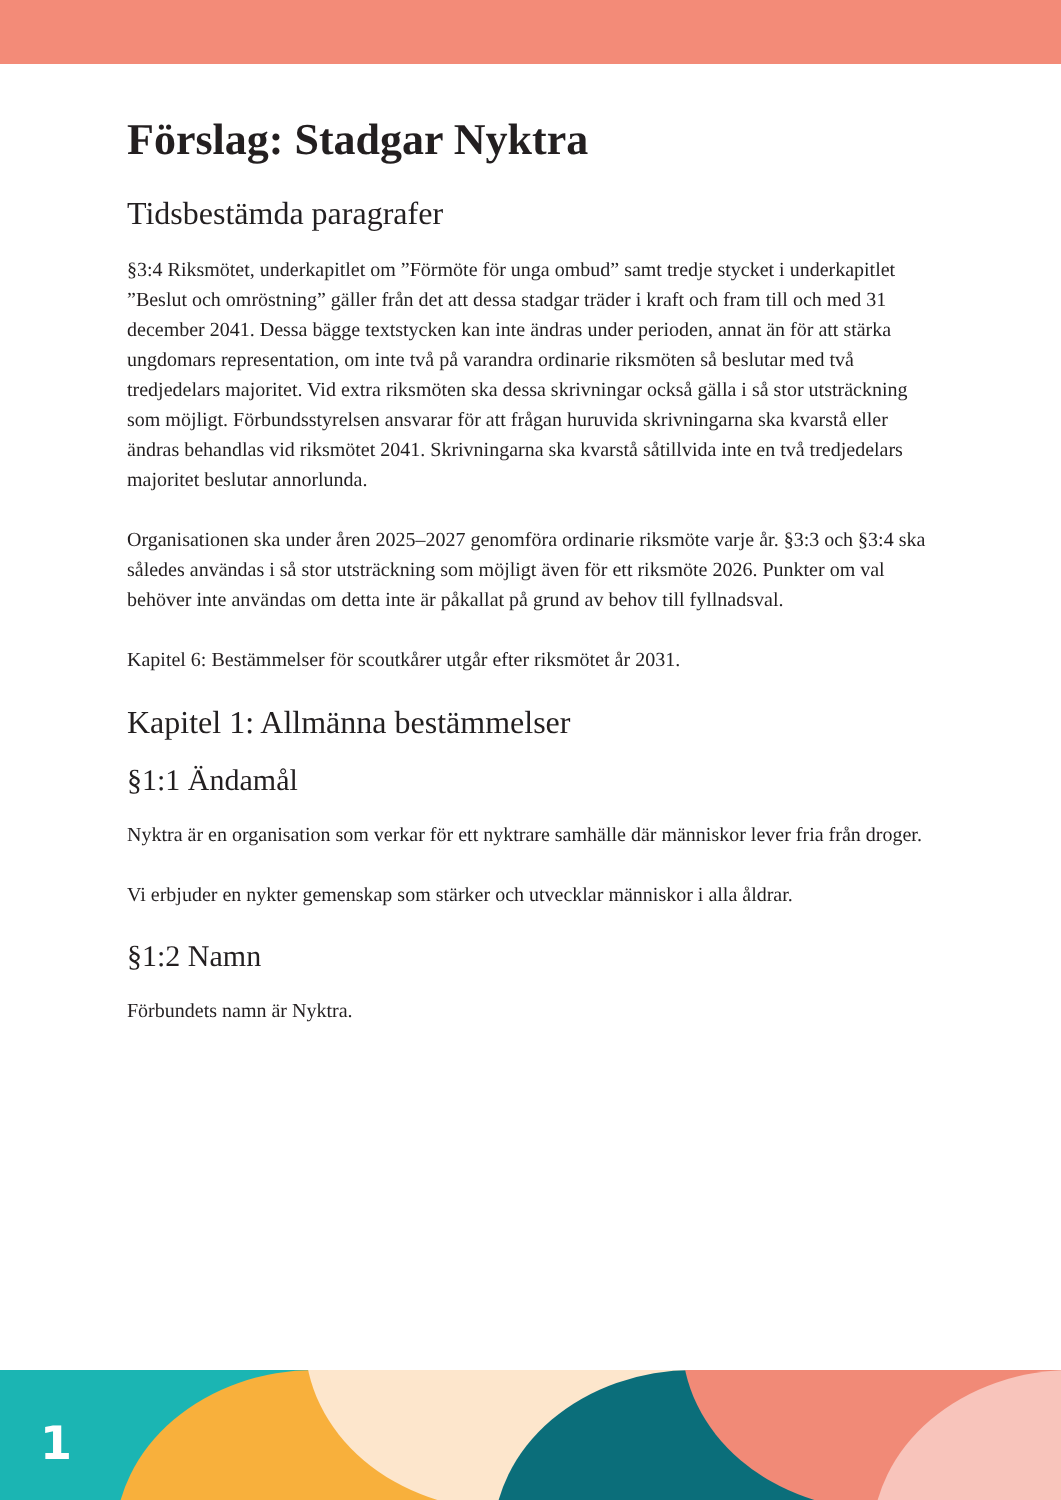Förslag: Stadgar Nyktra
Tidsbestämda paragrafer
§3:4 Riksmötet, underkapitlet om ”Förmöte för unga ombud” samt tredje stycket i underkapitlet ”Beslut och omröstning” gäller från det att dessa stadgar träder i kraft och fram till och med 31 december 2041. Dessa bägge textstycken kan inte ändras under perioden, annat än för att stärka ungdomars representation, om inte två på varandra ordinarie riksmöten så beslutar med två tredjedelars majoritet. Vid extra riksmöten ska dessa skrivningar också gälla i så stor utsträckning som möjligt. Förbundsstyrelsen ansvarar för att frågan huruvida skrivningarna ska kvarstå eller ändras behandlas vid riksmötet 2041. Skrivningarna ska kvarstå såtillvida inte en två tredjedelars majoritet beslutar annorlunda.
Organisationen ska under åren 2025–2027 genomföra ordinarie riksmöte varje år. §3:3 och §3:4 ska således användas i så stor utsträckning som möjligt även för ett riksmöte 2026. Punkter om val behöver inte användas om detta inte är påkallat på grund av behov till fyllnadsval.
Kapitel 6: Bestämmelser för scoutkårer utgår efter riksmötet år 2031.
Kapitel 1: Allmänna bestämmelser
§1:1 Ändamål
Nyktra är en organisation som verkar för ett nyktrare samhälle där människor lever fria från droger.
Vi erbjuder en nykter gemenskap som stärker och utvecklar människor i alla åldrar.
§1:2 Namn
Förbundets namn är Nyktra.
1